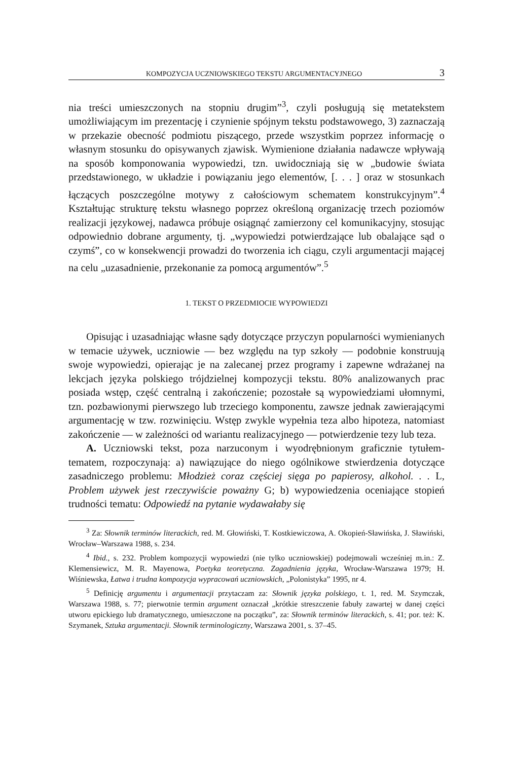KOMPOZYCJA UCZNIOWSKIEGO TEKSTU ARGUMENTACYJNEGO 3
nia treści umieszczonych na stopniu drugim”<sup>3</sup>, czyli posługują się metatekstem umożliwiającym im prezentację i czynienie spójnym tekstu podstawowego, 3) zaznaczają w przekazie obecność podmiotu piszącego, przede wszystkim poprzez informację o własnym stosunku do opisywanych zjawisk. Wymienione działania nadawcze wpływają na sposób komponowania wypowiedzi, tzn. uwidoczniają się w „budowie świata przedstawionego, w układzie i powiązaniu jego elementów, [. . . ] oraz w stosunkach łączących poszczególne motywy z całościowym schematem konstrukcyjnym”.<sup>4</sup> Kształtując strukturę tekstu własnego poprzez określoną organizację trzech poziomów realizacji językowej, nadawca próbuje osiągnąć zamierzony cel komunikacyjny, stosując odpowiednio dobrane argumenty, tj. „wypowiedzi potwierdzające lub obalające sąd o czymś”, co w konsekwencji prowadzi do tworzenia ich ciągu, czyli argumentacji mającej na celu „uzasadnienie, przekonanie za pomocą argumentów”.<sup>5</sup>
1. TEKST O PRZEDMIOCIE WYPOWIEDZI
Opisując i uzasadniając własne sądy dotyczące przyczyn popularności wymienianych w temacie używek, uczniowie — bez względu na typ szkoły — podobnie konstruują swoje wypowiedzi, opierając je na zalecanej przez programy i zapewne wdrażanej na lekcjach języka polskiego trójdzielnej kompozycji tekstu. 80% analizowanych prac posiada wstęp, część centralną i zakończenie; pozostałe są wypowiedziami ułomnymi, tzn. pozbawionymi pierwszego lub trzeciego komponentu, zawsze jednak zawierającymi argumentację w tzw. rozwinięciu. Wstęp zwykle wypełnia teza albo hipoteza, natomiast zakończenie — w zależności od wariantu realizacyjnego — potwierdzenie tezy lub teza.
A. Uczniowski tekst, poza narzuconym i wyodrębnionym graficznie tytułem-tematem, rozpoczynają: a) nawiązujące do niego ogólnikowe stwierdzenia dotyczące zasadniczego problemu: Młodzież coraz częściej sięga po papierosy, alkohol. . . L, Problem używek jest rzeczywiście poważny G; b) wypowiedzenia oceniające stopień trudności tematu: Odpowiedź na pytanie wydawałaby się
<sup>3</sup> Za: Słownik terminów literackich, red. M. Głowiński, T. Kostkiewiczowa, A. Okopień-Sławińska, J. Sławiński, Wrocław–Warszawa 1988, s. 234.
<sup>4</sup> Ibid., s. 232. Problem kompozycji wypowiedzi (nie tylko uczniowskiej) podejmowali wcześniej m.in.: Z. Klemensiewicz, M. R. Mayenowa, Poetyka teoretyczna. Zagadnienia języka, Wrocław-Warszawa 1979; H. Wiśniewska, Łatwa i trudna kompozycja wypracowań uczniowskich, „Polonistyka” 1995, nr 4.
<sup>5</sup> Definicję argumentu i argumentacji przytaczam za: Słownik języka polskiego, t. 1, red. M. Szymczak, Warszawa 1988, s. 77; pierwotnie termin argument oznaczał „krótkie streszczenie fabuły zawartej w danej części utworu epickiego lub dramatycznego, umieszczone na początku”, za: Słownik terminów literackich, s. 41; por. też: K. Szymanek, Sztuka argumentacji. Słownik terminologiczny, Warszawa 2001, s. 37–45.